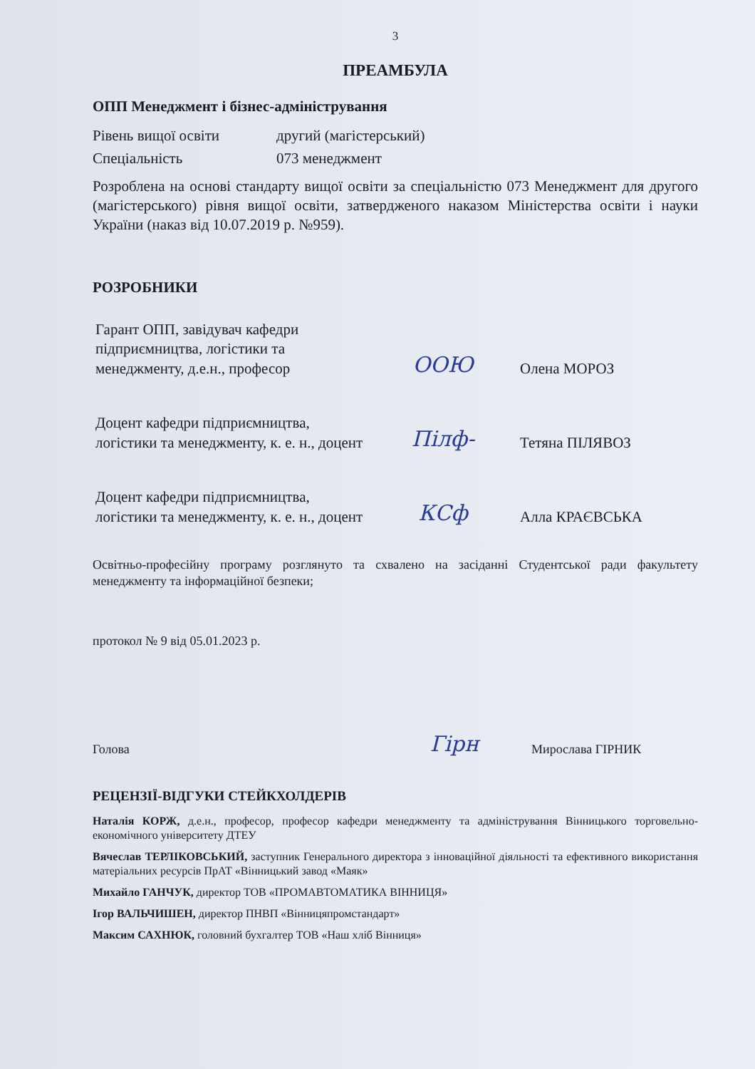3
ПРЕАМБУЛА
ОПП Менеджмент і бізнес-адміністрування
| Рівень вищої освіти | другий (магістерський) |
| Спеціальність | 073 менеджмент |
Розроблена на основі стандарту вищої освіти за спеціальністю 073 Менеджмент для другого (магістерського) рівня вищої освіти, затвердженого наказом Міністерства освіти і науки України (наказ від 10.07.2019 р. №959).
РОЗРОБНИКИ
| Гарант ОПП, завідувач кафедри підприємництва, логістики та менеджменту, д.е.н., професор | ООЮ | Олена МОРОЗ |
| Доцент кафедри підприємництва, логістики та менеджменту, к. е. н., доцент | Пілф- | Тетяна ПІЛЯВОЗ |
| Доцент кафедри підприємництва, логістики та менеджменту, к. е. н., доцент | КСф | Алла КРАЄВСЬКА |
Освітньо-професійну програму розглянуто та схвалено на засіданні Студентської ради факультету менеджменту та інформаційної безпеки;
протокол № 9 від 05.01.2023 р.
| Голова | Гірн | Мирослава ГІРНИК |
РЕЦЕНЗІЇ-ВІДГУКИ СТЕЙКХОЛДЕРІВ
Наталія КОРЖ, д.е.н., професор, професор кафедри менеджменту та адміністрування Вінницького торговельно-економічного університету ДТЕУ
Вячеслав ТЕРЛІКОВСЬКИЙ, заступник Генерального директора з інноваційної діяльності та ефективного використання матеріальних ресурсів ПрАТ «Вінницький завод «Маяк»
Михайло ГАНЧУК, директор ТОВ «ПРОМАВТОМАТИКА ВІННИЦЯ»
Ігор ВАЛЬЧИШЕН, директор ПНВП «Вінницяпромстандарт»
Максим САХНЮК, головний бухгалтер ТОВ «Наш хліб Вінниця»